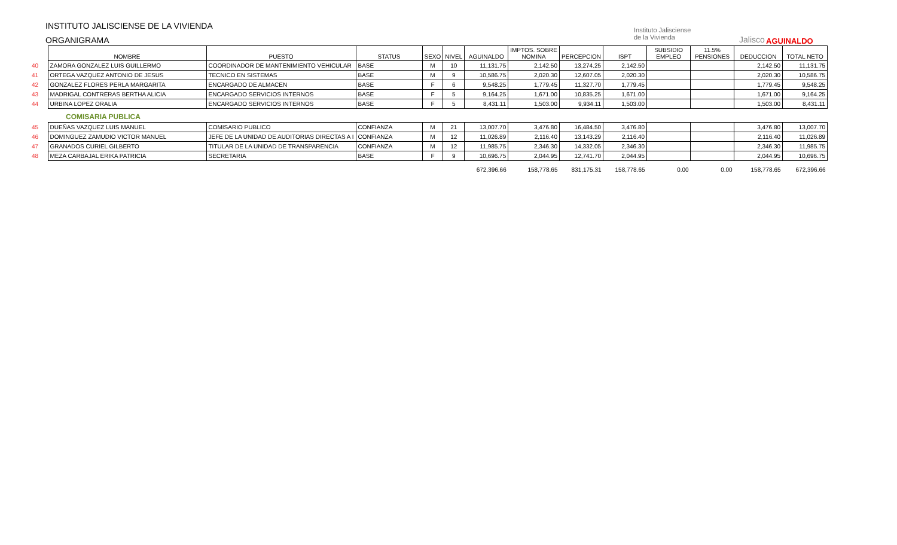INSTITUTO JALISCIENSE DE LA VIVIENDA
ORGANIGRAMA
Instituto Jalisciense
de la Vivienda
Jalisco AGUINALDO
| | NOMBRE | PUESTO | STATUS | SEXO | NIVEL | AGUINALDO | IMPTOS. SOBRE NOMINA | PERCEPCION | ISPT | SUBSIDIO EMPLEO | 11.5% PENSIONES | DEDUCCION | TOTAL NETO |
| --- | --- | --- | --- | --- | --- | --- | --- | --- | --- | --- | --- | --- | --- |
| 40 | ZAMORA GONZALEZ LUIS GUILLERMO | COORDINADOR DE MANTENIMIENTO VEHICULAR | BASE | M | 10 | 11,131.75 | 2,142.50 | 13,274.25 | 2,142.50 | | | 2,142.50 | 11,131.75 |
| 41 | ORTEGA VAZQUEZ ANTONIO DE JESUS | TECNICO EN SISTEMAS | BASE | M | 9 | 10,586.75 | 2,020.30 | 12,607.05 | 2,020.30 | | | 2,020.30 | 10,586.75 |
| 42 | GONZALEZ FLORES PERLA MARGARITA | ENCARGADO DE ALMACEN | BASE | F | 6 | 9,548.25 | 1,779.45 | 11,327.70 | 1,779.45 | | | 1,779.45 | 9,548.25 |
| 43 | MADRIGAL CONTRERAS BERTHA ALICIA | ENCARGADO SERVICIOS INTERNOS | BASE | F | 5 | 9,164.25 | 1,671.00 | 10,835.25 | 1,671.00 | | | 1,671.00 | 9,164.25 |
| 44 | URBINA LOPEZ ORALIA | ENCARGADO SERVICIOS INTERNOS | BASE | F | 5 | 8,431.11 | 1,503.00 | 9,934.11 | 1,503.00 | | | 1,503.00 | 8,431.11 |
| | COMISARIA PUBLICA | | | | | | | | | | | | |
| 45 | DUEÑAS VAZQUEZ LUIS MANUEL | COMISARIO PUBLICO | CONFIANZA | M | 21 | 13,007.70 | 3,476.80 | 16,484.50 | 3,476.80 | | | 3,476.80 | 13,007.70 |
| 46 | DOMINGUEZ ZAMUDIO VICTOR MANUEL | JEFE DE LA UNIDAD DE AUDITORIAS DIRECTAS A I | CONFIANZA | M | 12 | 11,026.89 | 2,116.40 | 13,143.29 | 2,116.40 | | | 2,116.40 | 11,026.89 |
| 47 | GRANADOS CURIEL GILBERTO | TITULAR DE LA UNIDAD DE TRANSPARENCIA | CONFIANZA | M | 12 | 11,985.75 | 2,346.30 | 14,332.05 | 2,346.30 | | | 2,346.30 | 11,985.75 |
| 48 | MEZA CARBAJAL ERIKA PATRICIA | SECRETARIA | BASE | F | 9 | 10,696.75 | 2,044.95 | 12,741.70 | 2,044.95 | | | 2,044.95 | 10,696.75 |
| | | | | | | 672,396.66 | 158,778.65 | 831,175.31 | 158,778.65 | 0.00 | 0.00 | 158,778.65 | 672,396.66 |